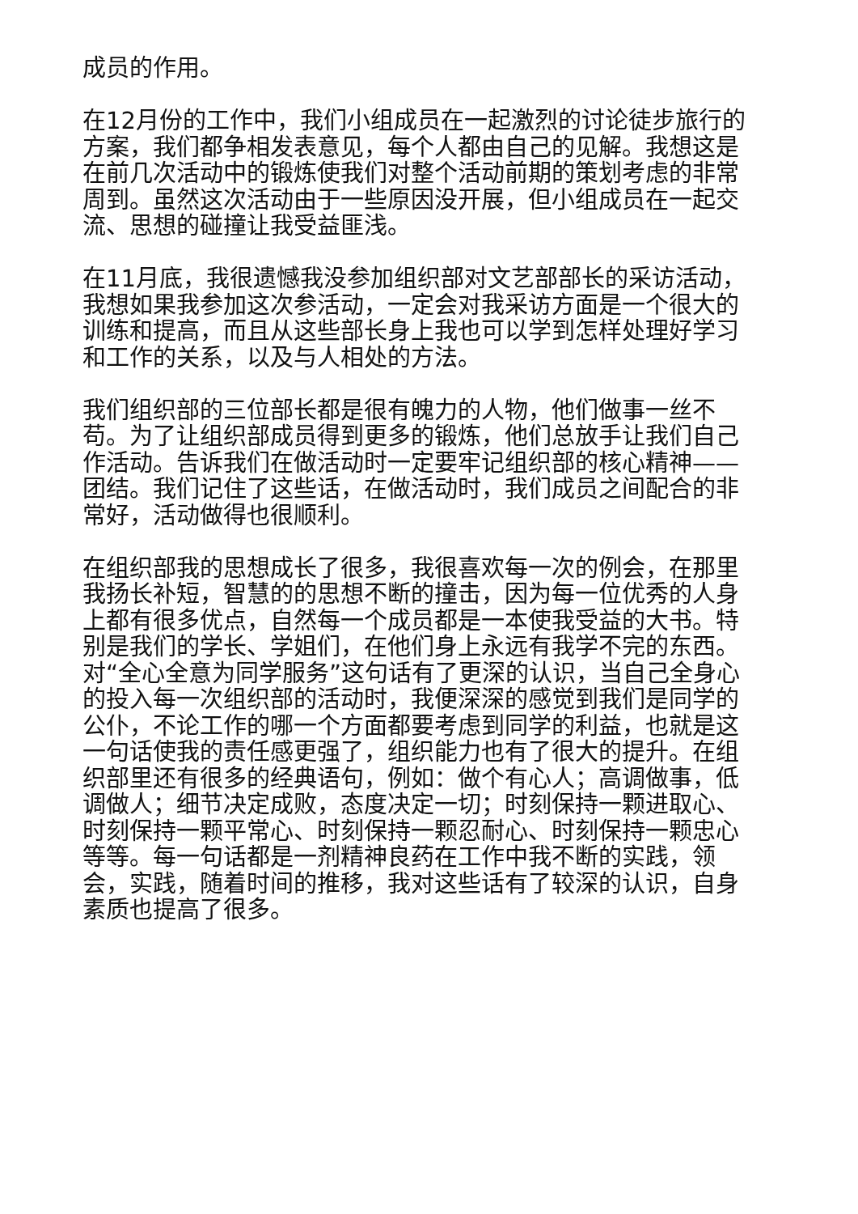成员的作用。
在12月份的工作中，我们小组成员在一起激烈的讨论徒步旅行的方案，我们都争相发表意见，每个人都由自己的见解。我想这是在前几次活动中的锻炼使我们对整个活动前期的策划考虑的非常周到。虽然这次活动由于一些原因没开展，但小组成员在一起交流、思想的碰撞让我受益匪浅。
在11月底，我很遗憾我没参加组织部对文艺部部长的采访活动，我想如果我参加这次参活动，一定会对我采访方面是一个很大的训练和提高，而且从这些部长身上我也可以学到怎样处理好学习和工作的关系，以及与人相处的方法。
我们组织部的三位部长都是很有魄力的人物，他们做事一丝不苟。为了让组织部成员得到更多的锻炼，他们总放手让我们自己作活动。告诉我们在做活动时一定要牢记组织部的核心精神——团结。我们记住了这些话，在做活动时，我们成员之间配合的非常好，活动做得也很顺利。
在组织部我的思想成长了很多，我很喜欢每一次的例会，在那里我扬长补短，智慧的的思想不断的撞击，因为每一位优秀的人身上都有很多优点，自然每一个成员都是一本使我受益的大书。特别是我们的学长、学姐们，在他们身上永远有我学不完的东西。对“全心全意为同学服务”这句话有了更深的认识，当自己全身心的投入每一次组织部的活动时，我便深深的感觉到我们是同学的公仆，不论工作的哪一个方面都要考虑到同学的利益，也就是这一句话使我的责任感更强了，组织能力也有了很大的提升。在组织部里还有很多的经典语句，例如：做个有心人；高调做事，低调做人；细节决定成败，态度决定一切；时刻保持一颗进取心、时刻保持一颗平常心、时刻保持一颗忍耐心、时刻保持一颗忠心等等。每一句话都是一剂精神良药在工作中我不断的实践，领会，实践，随着时间的推移，我对这些话有了较深的认识，自身素质也提高了很多。